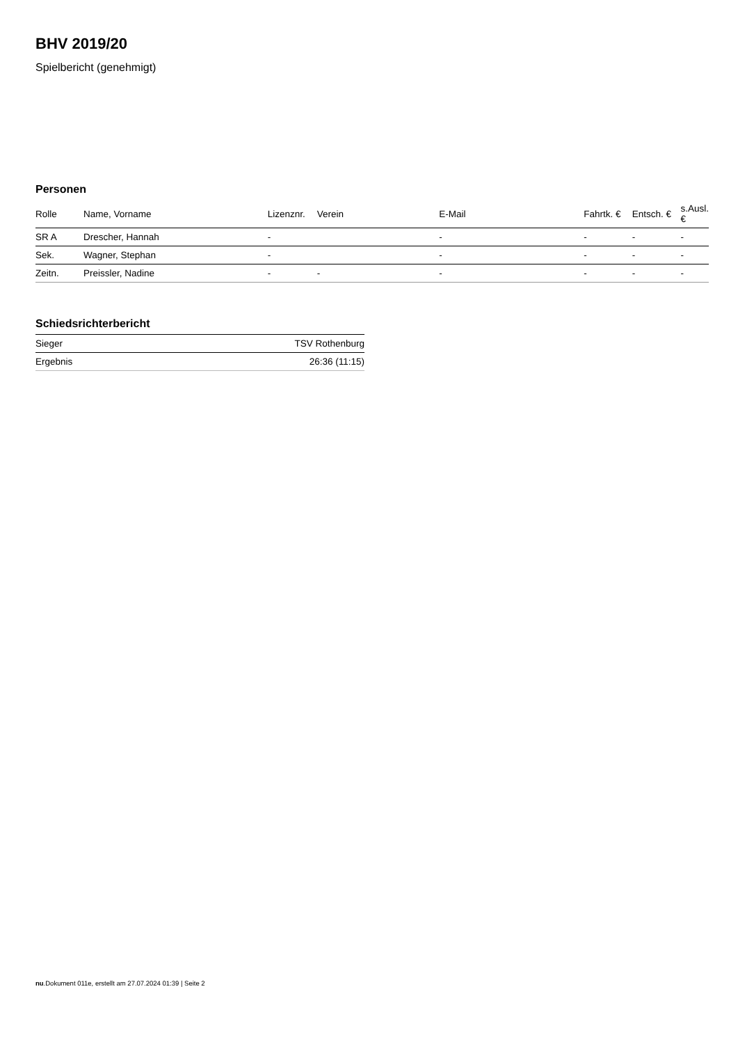BHV 2019/20
Spielbericht (genehmigt)
Personen
| Rolle | Name, Vorname | Lizenznr. | Verein | E-Mail | Fahrtk. € | Entsch. € | s.Ausl. € |
| --- | --- | --- | --- | --- | --- | --- | --- |
| SR A | Drescher, Hannah | - | | - | - | - | - |
| Sek. | Wagner, Stephan | - | | - | - | - | - |
| Zeitn. | Preissler, Nadine | - | - | - | - | - | - |
Schiedsrichterbericht
| Sieger | TSV Rothenburg |
| Ergebnis | 26:36 (11:15) |
nu.Dokument 011e, erstellt am 27.07.2024 01:39 | Seite 2